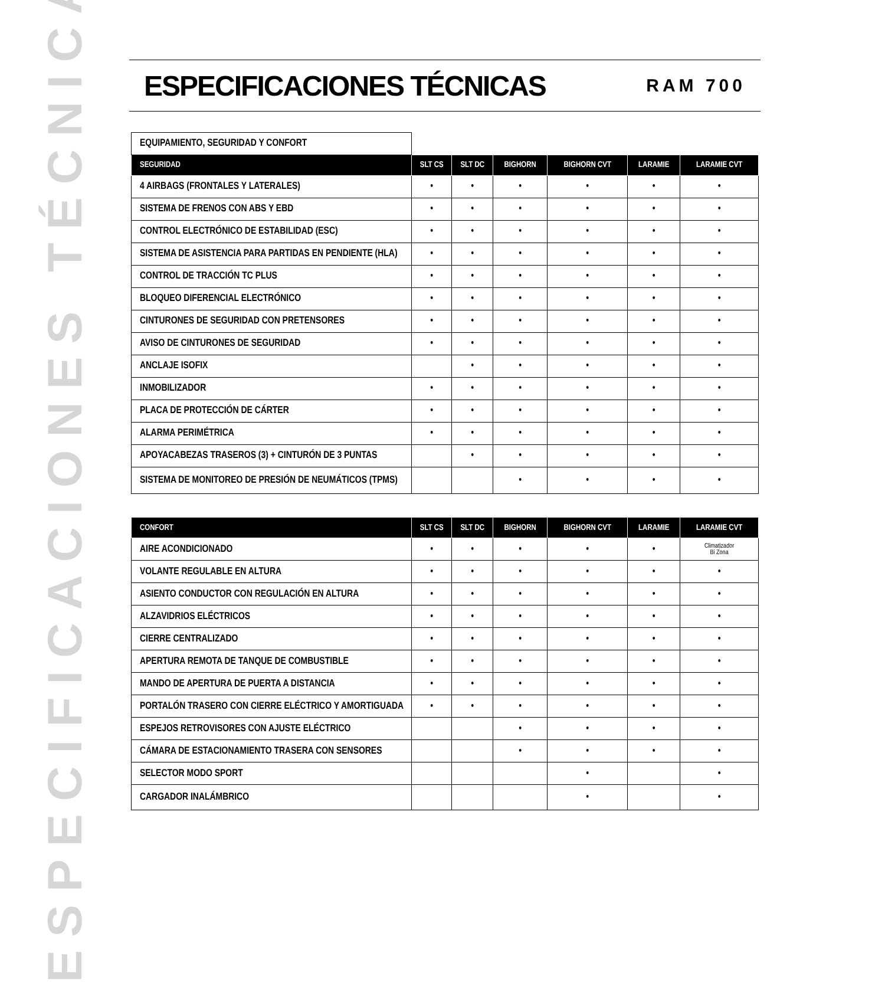ESPECIFICACIONES TÉCNICAS
ESPECIFICACIONES TÉCNICAS
RAM 700
| EQUIPAMIENTO, SEGURIDAD Y CONFORT | | | | | | |
| SEGURIDAD | SLT CS | SLT DC | BIGHORN | BIGHORN CVT | LARAMIE | LARAMIE CVT |
| 4 AIRBAGS (FRONTALES Y LATERALES) | • | • | • | • | • | • |
| SISTEMA DE FRENOS CON ABS Y EBD | • | • | • | • | • | • |
| CONTROL ELECTRÓNICO DE ESTABILIDAD (ESC) | • | • | • | • | • | • |
| SISTEMA DE ASISTENCIA PARA PARTIDAS EN PENDIENTE (HLA) | • | • | • | • | • | • |
| CONTROL DE TRACCIÓN TC PLUS | • | • | • | • | • | • |
| BLOQUEO DIFERENCIAL ELECTRÓNICO | • | • | • | • | • | • |
| CINTURONES DE SEGURIDAD CON PRETENSORES | • | • | • | • | • | • |
| AVISO DE CINTURONES DE SEGURIDAD | • | • | • | • | • | • |
| ANCLAJE ISOFIX | | • | • | • | • | • |
| INMOBILIZADOR | • | • | • | • | • | • |
| PLACA DE PROTECCIÓN DE CÁRTER | • | • | • | • | • | • |
| ALARMA PERIMÉTRICA | • | • | • | • | • | • |
| APOYACABEZAS TRASEROS (3) + CINTURÓN DE 3 PUNTAS | | • | • | • | • | • |
| SISTEMA DE MONITOREO DE PRESIÓN DE NEUMÁTICOS (TPMS) | | | • | • | • | • |
| CONFORT | SLT CS | SLT DC | BIGHORN | BIGHORN CVT | LARAMIE | LARAMIE CVT |
| --- | --- | --- | --- | --- | --- | --- |
| AIRE ACONDICIONADO | • | • | • | • | • | Climatizador Bi Zona |
| VOLANTE REGULABLE EN ALTURA | • | • | • | • | • | • |
| ASIENTO CONDUCTOR CON REGULACIÓN EN ALTURA | • | • | • | • | • | • |
| ALZAVIDRIOS ELÉCTRICOS | • | • | • | • | • | • |
| CIERRE CENTRALIZADO | • | • | • | • | • | • |
| APERTURA REMOTA DE TANQUE DE COMBUSTIBLE | • | • | • | • | • | • |
| MANDO DE APERTURA DE PUERTA A DISTANCIA | • | • | • | • | • | • |
| PORTALÓN TRASERO CON CIERRE ELÉCTRICO Y AMORTIGUADA | • | • | • | • | • | • |
| ESPEJOS RETROVISORES CON AJUSTE ELÉCTRICO | | | • | • | • | • |
| CÁMARA DE ESTACIONAMIENTO TRASERA CON SENSORES | | | • | • | • | • |
| SELECTOR MODO SPORT | | | | • | | • |
| CARGADOR INALÁMBRICO | | | | • | | • |